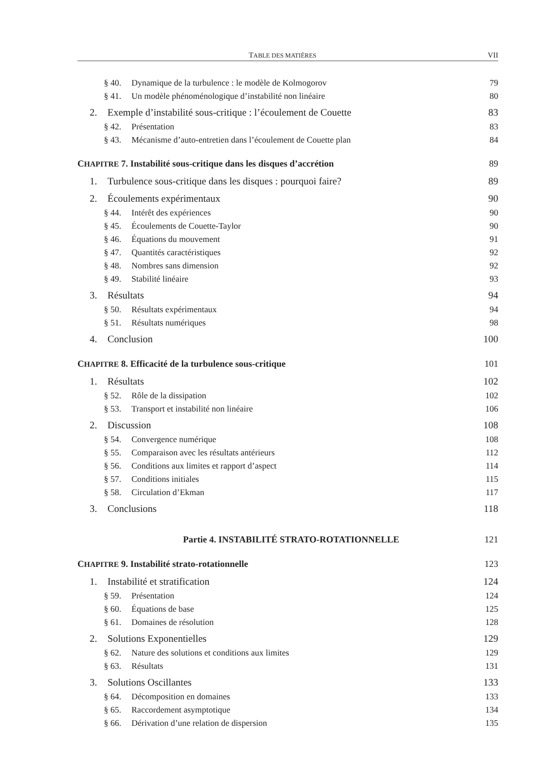TABLE DES MATIÈRES VII
§ 40. Dynamique de la turbulence : le modèle de Kolmogorov 79
§ 41. Un modèle phénoménologique d’instabilité non linéaire 80
2. Exemple d’instabilité sous-critique : l’écoulement de Couette 83
§ 42. Présentation 83
§ 43. Mécanisme d’auto-entretien dans l’écoulement de Couette plan 84
CHAPITRE 7. Instabilité sous-critique dans les disques d’accrétion 89
1. Turbulence sous-critique dans les disques : pourquoi faire? 89
2. Écoulements expérimentaux 90
§ 44. Intérêt des expériences 90
§ 45. Écoulements de Couette-Taylor 90
§ 46. Équations du mouvement 91
§ 47. Quantités caractéristiques 92
§ 48. Nombres sans dimension 92
§ 49. Stabilité linéaire 93
3. Résultats 94
§ 50. Résultats expérimentaux 94
§ 51. Résultats numériques 98
4. Conclusion 100
CHAPITRE 8. Efficacité de la turbulence sous-critique 101
1. Résultats 102
§ 52. Rôle de la dissipation 102
§ 53. Transport et instabilité non linéaire 106
2. Discussion 108
§ 54. Convergence numérique 108
§ 55. Comparaison avec les résultats antérieurs 112
§ 56. Conditions aux limites et rapport d’aspect 114
§ 57. Conditions initiales 115
§ 58. Circulation d’Ekman 117
3. Conclusions 118
Partie 4. INSTABILITÉ STRATO-ROTATIONNELLE 121
CHAPITRE 9. Instabilité strato-rotationnelle 123
1. Instabilité et stratification 124
§ 59. Présentation 124
§ 60. Équations de base 125
§ 61. Domaines de résolution 128
2. Solutions Exponentielles 129
§ 62. Nature des solutions et conditions aux limites 129
§ 63. Résultats 131
3. Solutions Oscillantes 133
§ 64. Décomposition en domaines 133
§ 65. Raccordement asymptotique 134
§ 66. Dérivation d’une relation de dispersion 135